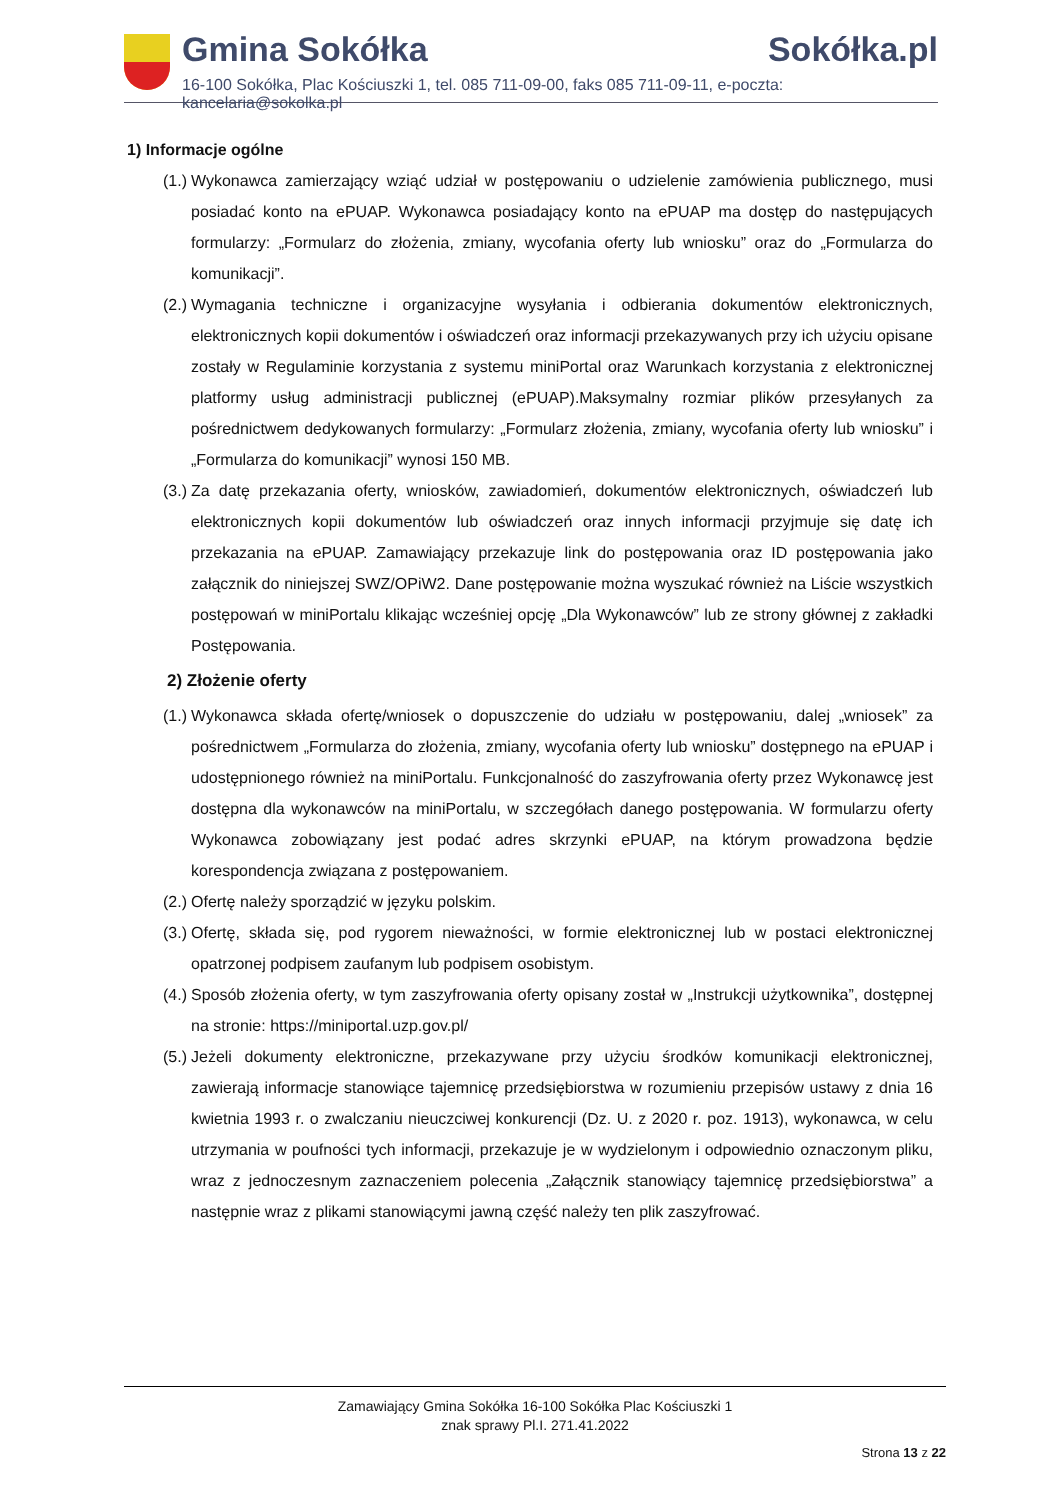Gmina Sokółka Sokółka.pl
16-100 Sokółka, Plac Kościuszki 1, tel. 085 711-09-00, faks 085 711-09-11, e-poczta: kancelaria@sokolka.pl
1) Informacje ogólne
(1.)
Wykonawca zamierzający wziąć udział w postępowaniu o udzielenie zamówienia publicznego, musi posiadać konto na ePUAP. Wykonawca posiadający konto na ePUAP ma dostęp do następujących formularzy: „Formularz do złożenia, zmiany, wycofania oferty lub wniosku” oraz do „Formularza do komunikacji”.
(2.)
Wymagania techniczne i organizacyjne wysyłania i odbierania dokumentów elektronicznych, elektronicznych kopii dokumentów i oświadczeń oraz informacji przekazywanych przy ich użyciu opisane zostały w Regulaminie korzystania z systemu miniPortal oraz Warunkach korzystania z elektronicznej platformy usług administracji publicznej (ePUAP).Maksymalny rozmiar plików przesyłanych za pośrednictwem dedykowanych formularzy: „Formularz złożenia, zmiany, wycofania oferty lub wniosku” i „Formularza do komunikacji” wynosi 150 MB.
(3.)
Za datę przekazania oferty, wniosków, zawiadomień, dokumentów elektronicznych, oświadczeń lub elektronicznych kopii dokumentów lub oświadczeń oraz innych informacji przyjmuje się datę ich przekazania na ePUAP. Zamawiający przekazuje link do postępowania oraz ID postępowania jako załącznik do niniejszej SWZ/OPiW2. Dane postępowanie można wyszukać również na Liście wszystkich postępowań w miniPortalu klikając wcześniej opcję „Dla Wykonawców” lub ze strony głównej z zakładki Postępowania.
2) Złożenie oferty
(1.)
Wykonawca składa ofertę/wniosek o dopuszczenie do udziału w postępowaniu, dalej „wniosek” za pośrednictwem „Formularza do złożenia, zmiany, wycofania oferty lub wniosku” dostępnego na ePUAP i udostępnionego również na miniPortalu. Funkcjonalność do zaszyfrowania oferty przez Wykonawcę jest dostępna dla wykonawców na miniPortalu, w szczegółach danego postępowania. W formularzu oferty Wykonawca zobowiązany jest podać adres skrzynki ePUAP, na którym prowadzona będzie korespondencja związana z postępowaniem.
(2.)
Ofertę należy sporządzić w języku polskim.
(3.)
Ofertę, składa się, pod rygorem nieważności, w formie elektronicznej lub w postaci elektronicznej opatrzonej podpisem zaufanym lub podpisem osobistym.
(4.)
Sposób złożenia oferty, w tym zaszyfrowania oferty opisany został w „Instrukcji użytkownika”, dostępnej na stronie: https://miniportal.uzp.gov.pl/
(5.)
Jeżeli dokumenty elektroniczne, przekazywane przy użyciu środków komunikacji elektronicznej, zawierają informacje stanowiące tajemnicę przedsiębiorstwa w rozumieniu przepisów ustawy z dnia 16 kwietnia 1993 r. o zwalczaniu nieuczciwej konkurencji (Dz. U. z 2020 r. poz. 1913), wykonawca, w celu utrzymania w poufności tych informacji, przekazuje je w wydzielonym i odpowiednio oznaczonym pliku, wraz z jednoczesnym zaznaczeniem polecenia „Załącznik stanowiący tajemnicę przedsiębiorstwa” a następnie wraz z plikami stanowiącymi jawną część należy ten plik zaszyfrować.
Zamawiający Gmina Sokółka 16-100 Sokółka Plac Kościuszki 1
znak sprawy Pl.I. 271.41.2022
Strona 13 z 22